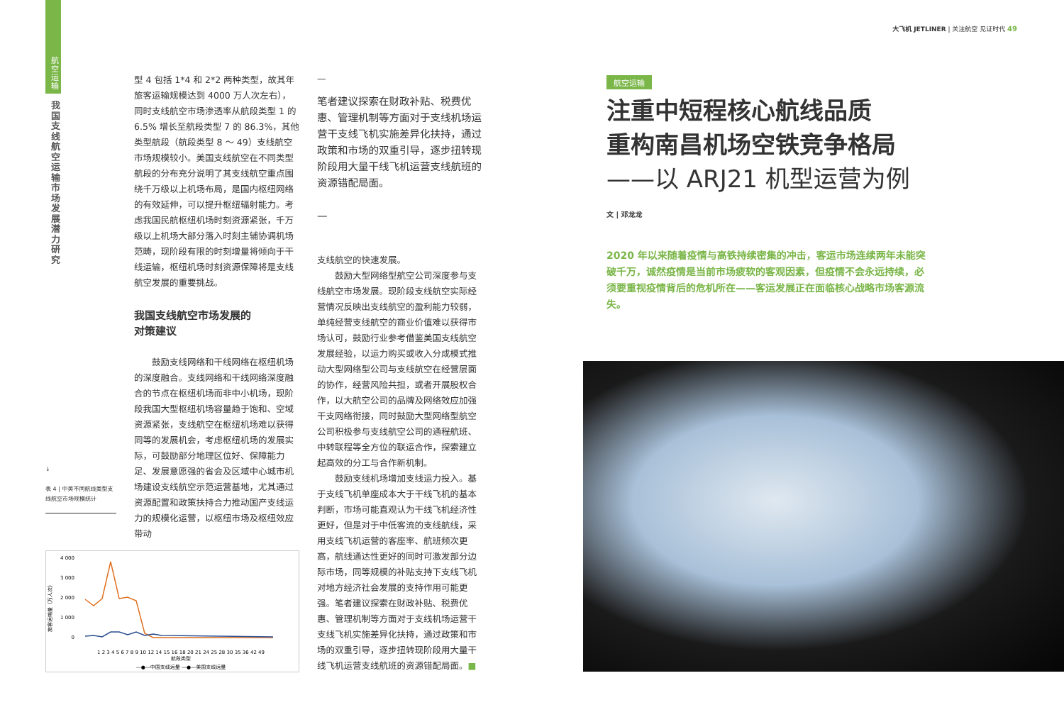航空运输
我国支线航空运输市场发展潜力研究
大飞机 JETLINER | 关注航空 见证时代 49
型 4 包括 1*4 和 2*2 两种类型，故其年旅客运输规模达到 4000 万人次左右），同时支线航空市场渗透率从航段类型 1 的 6.5% 增长至航段类型 7 的 86.3%，其他类型航段（航段类型 8 ～ 49）支线航空市场规模较小。美国支线航空在不同类型航段的分布充分说明了其支线航空重点围绕千万级以上机场布局，是国内枢纽网络的有效延伸，可以提升枢纽辐射能力。考虑我国民航枢纽机场时刻资源紧张，千万级以上机场大部分落入时刻主辅协调机场范畴，现阶段有限的时刻增量将倾向于干线运输，枢纽机场时刻资源保障将是支线航空发展的重要挑战。
我国支线航空市场发展的
对策建议
鼓励支线网络和干线网络在枢纽机场的深度融合。支线网络和干线网络深度融合的节点在枢纽机场而非中小机场，现阶段我国大型枢纽机场容量趋于饱和、空域资源紧张，支线航空在枢纽机场难以获得同等的发展机会，考虑枢纽机场的发展实际，可鼓励部分地理区位好、保障能力足、发展意愿强的省会及区域中心城市机场建设支线航空示范运营基地，尤其通过资源配置和政策扶持合力推动国产支线运力的规模化运营，以枢纽市场及枢纽效应带动
—
笔者建议探索在财政补贴、税费优惠、管理机制等方面对于支线机场运营干支线飞机实施差异化扶持，通过政策和市场的双重引导，逐步扭转现阶段用大量干线飞机运营支线航班的资源错配局面。
—
支线航空的快速发展。
鼓励大型网络型航空公司深度参与支线航空市场发展。现阶段支线航空实际经营情况反映出支线航空的盈利能力较弱，单纯经营支线航空的商业价值难以获得市场认可，鼓励行业参考借鉴美国支线航空发展经验，以运力购买或收入分成模式推动大型网络型公司与支线航空在经营层面的协作，经营风险共担，或者开展股权合作，以大航空公司的品牌及网络效应加强干支网络衔接，同时鼓励大型网络型航空公司积极参与支线航空公司的通程航班、中转联程等全方位的联运合作，探索建立起高效的分工与合作新机制。
鼓励支线机场增加支线运力投入。基于支线飞机单座成本大于干线飞机的基本判断，市场可能直观认为干线飞机经济性更好，但是对于中低客流的支线航线，采用支线飞机运营的客座率、航班频次更高，航线通达性更好的同时可激发部分边际市场，同等规模的补贴支持下支线飞机对地方经济社会发展的支持作用可能更强。笔者建议探索在财政补贴、税费优惠、管理机制等方面对于支线机场运营干支线飞机实施差异化扶持，通过政策和市场的双重引导，逐步扭转现阶段用大量干线飞机运营支线航班的资源错配局面。■
↓
表 4 | 中美不同航线类型支线航空市场规模统计
旅客运输量（万人次）
4 000
3 000
2 000
1 000
0
1 2 3 4 5 6 7 8 9 10 12 14 15 16 18 20 21 24 25 28 30 35 36 42 49
航段类型
—●—中国支线运量 —●—美国支线运量
航空运输
注重中短程核心航线品质
重构南昌机场空铁竞争格局
——以 ARJ21 机型运营为例
文 | 邓龙龙
2020 年以来随着疫情与高铁持续密集的冲击，客运市场连续两年未能突破千万，诚然疫情是当前市场疲软的客观因素，但疫情不会永远持续，必须要重视疫情背后的危机所在——客运发展正在面临核心战略市场客源流失。